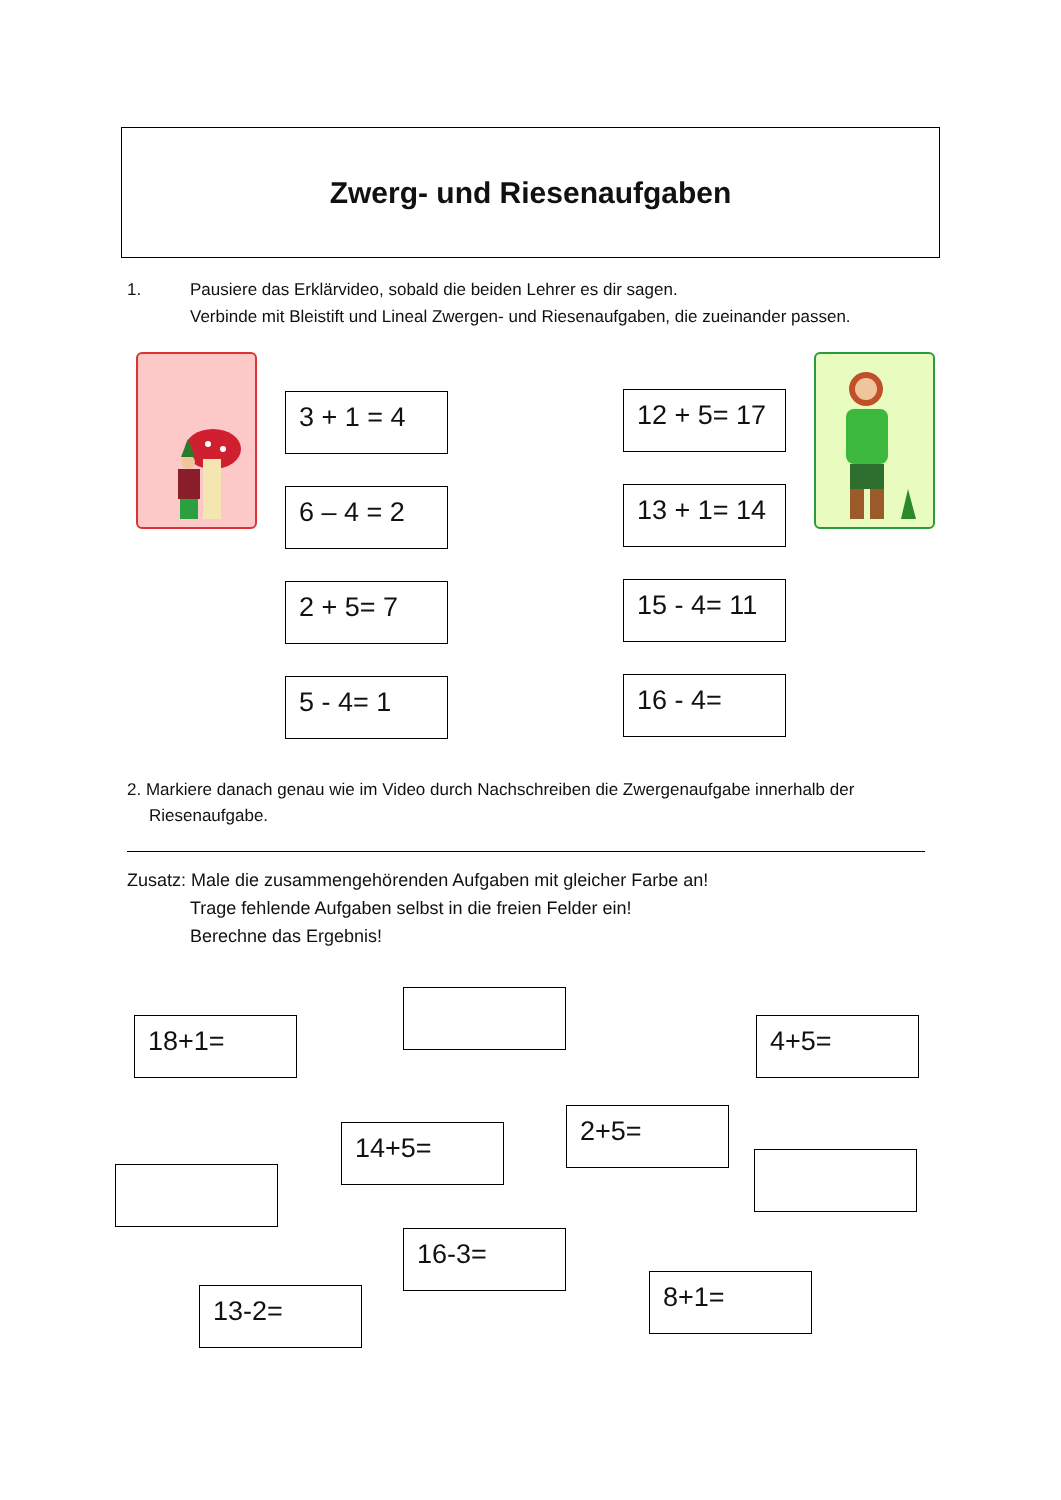Zwerg- und Riesenaufgaben
1. Pausiere das Erklärvideo, sobald die beiden Lehrer es dir sagen.
Verbinde mit Bleistift und Lineal Zwergen- und Riesenaufgaben, die zueinander passen.
3 + 1 = 4
6 – 4 = 2
2 + 5= 7
5 - 4= 1
12 + 5= 17
13 + 1= 14
15 - 4= 11
16 - 4=
2. Markiere danach genau wie im Video durch Nachschreiben die Zwergenaufgabe innerhalb der Riesenaufgabe.
Zusatz: Male die zusammengehörenden Aufgaben mit gleicher Farbe an!
Trage fehlende Aufgaben selbst in die freien Felder ein!
Berechne das Ergebnis!
18+1= 4+5=
14+5=
2+5=
13-2=
16-3=
8+1=